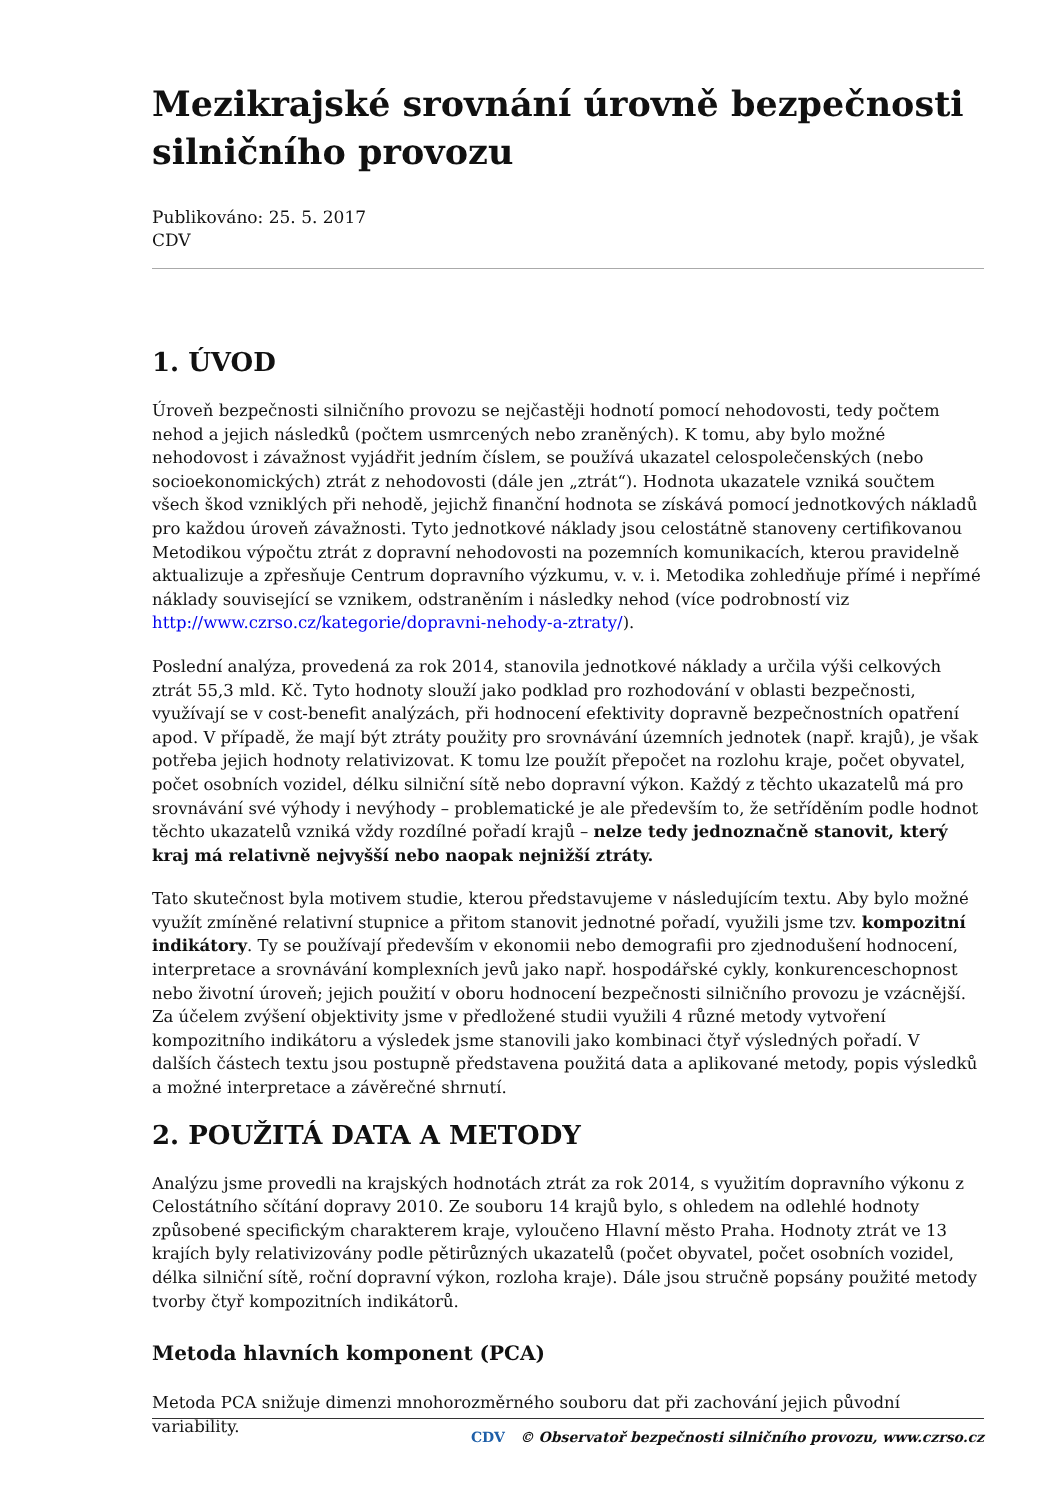Mezikrajské srovnání úrovně bezpečnosti silničního provozu
Publikováno: 25. 5. 2017
CDV
1. ÚVOD
Úroveň bezpečnosti silničního provozu se nejčastěji hodnotí pomocí nehodovosti, tedy počtem nehod a jejich následků (počtem usmrcených nebo zraněných). K tomu, aby bylo možné nehodovost i závažnost vyjádřit jedním číslem, se používá ukazatel celospolečenských (nebo socioekonomických) ztrát z nehodovosti (dále jen „ztrát“). Hodnota ukazatele vzniká součtem všech škod vzniklých při nehodě, jejichž finanční hodnota se získává pomocí jednotkových nákladů pro každou úroveň závažnosti. Tyto jednotkové náklady jsou celostátně stanoveny certifikovanou Metodikou výpočtu ztrát z dopravní nehodovosti na pozemních komunikacích, kterou pravidelně aktualizuje a zpřesňuje Centrum dopravního výzkumu, v. v. i. Metodika zohledňuje přímé i nepřímé náklady související se vznikem, odstraněním i následky nehod (více podrobností viz http://www.czrso.cz/kategorie/dopravni-nehody-a-ztraty/).
Poslední analýza, provedená za rok 2014, stanovila jednotkové náklady a určila výši celkových ztrát 55,3 mld. Kč. Tyto hodnoty slouží jako podklad pro rozhodování v oblasti bezpečnosti, využívají se v cost-benefit analýzách, při hodnocení efektivity dopravně bezpečnostních opatření apod. V případě, že mají být ztráty použity pro srovnávání územních jednotek (např. krajů), je však potřeba jejich hodnoty relativizovat. K tomu lze použít přepočet na rozlohu kraje, počet obyvatel, počet osobních vozidel, délku silniční sítě nebo dopravní výkon. Každý z těchto ukazatelů má pro srovnávání své výhody i nevýhody – problematické je ale především to, že setříděním podle hodnot těchto ukazatelů vzniká vždy rozdílné pořadí krajů – nelze tedy jednoznačně stanovit, který kraj má relativně nejvyšší nebo naopak nejnižší ztráty.
Tato skutečnost byla motivem studie, kterou představujeme v následujícím textu. Aby bylo možné využít zmíněné relativní stupnice a přitom stanovit jednotné pořadí, využili jsme tzv. kompozitní indikátory. Ty se používají především v ekonomii nebo demografii pro zjednodušení hodnocení, interpretace a srovnávání komplexních jevů jako např. hospodářské cykly, konkurenceschopnost nebo životní úroveň; jejich použití v oboru hodnocení bezpečnosti silničního provozu je vzácnější. Za účelem zvýšení objektivity jsme v předložené studii využili 4 různé metody vytvoření kompozitního indikátoru a výsledek jsme stanovili jako kombinaci čtyř výsledných pořadí. V dalších částech textu jsou postupně představena použitá data a aplikované metody, popis výsledků a možné interpretace a závěrečné shrnutí.
2. POUŽITÁ DATA A METODY
Analýzu jsme provedli na krajských hodnotách ztrát za rok 2014, s využitím dopravního výkonu z Celostátního sčítání dopravy 2010. Ze souboru 14 krajů bylo, s ohledem na odlehlé hodnoty způsobené specifickým charakterem kraje, vyloučeno Hlavní město Praha. Hodnoty ztrát ve 13 krajích byly relativizovány podle pětirůzných ukazatelů (počet obyvatel, počet osobních vozidel, délka silniční sítě, roční dopravní výkon, rozloha kraje). Dále jsou stručně popsány použité metody tvorby čtyř kompozitních indikátorů.
Metoda hlavních komponent (PCA)
Metoda PCA snižuje dimenzi mnohorozměrného souboru dat při zachování jejich původní variability.
CDV © Observatoř bezpečnosti silničního provozu, www.czrso.cz